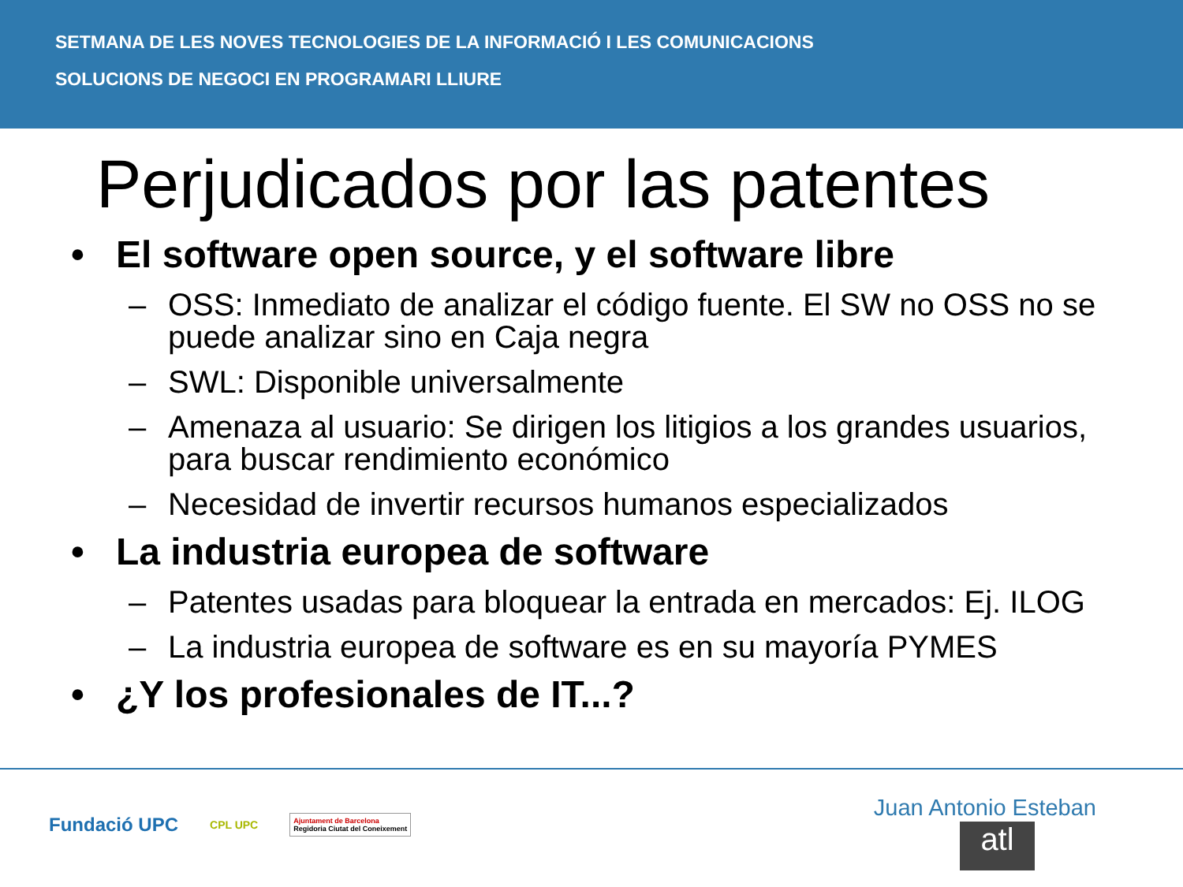SETMANA DE LES NOVES TECNOLOGIES DE LA INFORMACIÓ I LES COMUNICACIONS
SOLUCIONS DE NEGOCI EN PROGRAMARI LLIURE
Perjudicados por las patentes
• El software open source, y el software libre
– OSS: Inmediato de analizar el código fuente. El SW no OSS no se puede analizar sino en Caja negra
– SWL: Disponible universalmente
– Amenaza al usuario: Se dirigen los litigios a los grandes usuarios, para buscar rendimiento económico
– Necesidad de invertir recursos humanos especializados
• La industria europea de software
– Patentes usadas para bloquear la entrada en mercados: Ej. ILOG
– La industria europea de software es en su mayoría PYMES
• ¿Y los profesionales de IT...?
Fundació UPC CPL UPC Ajuntament de Barcelona
Regidoria Ciutat del Coneixement
Juan Antonio Esteban
atl